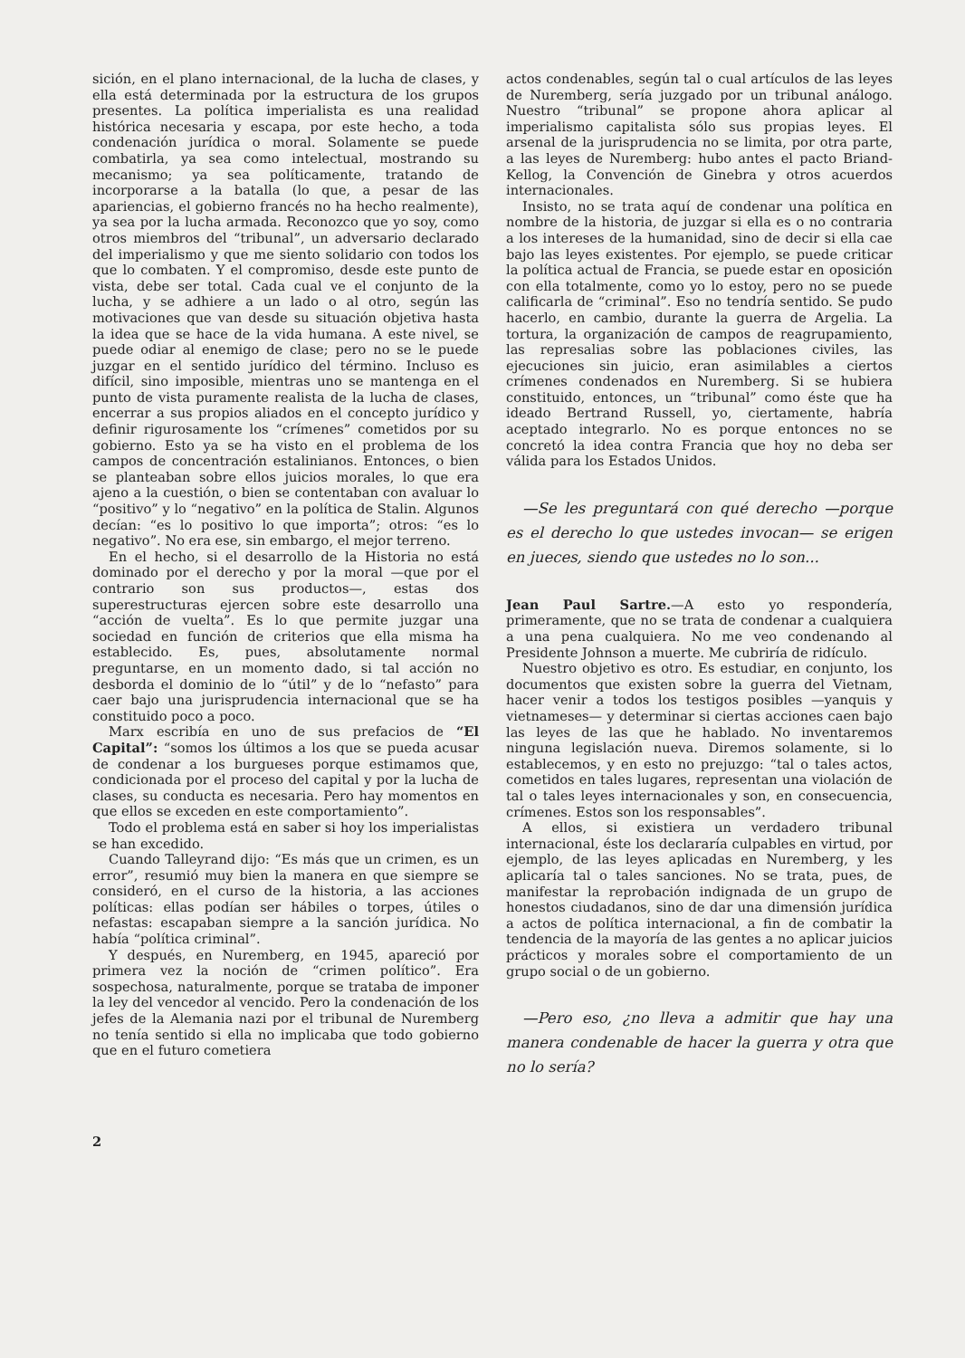sición, en el plano internacional, de la lucha de clases, y ella está determinada por la estructura de los grupos presentes. La política imperialista es una realidad histórica necesaria y escapa, por este hecho, a toda condenación jurídica o moral. Solamente se puede combatirla, ya sea como intelectual, mostrando su mecanismo; ya sea políticamente, tratando de incorporarse a la batalla (lo que, a pesar de las apariencias, el gobierno francés no ha hecho realmente), ya sea por la lucha armada. Reconozco que yo soy, como otros miembros del “tribunal”, un adversario declarado del imperialismo y que me siento solidario con todos los que lo combaten. Y el compromiso, desde este punto de vista, debe ser total. Cada cual ve el conjunto de la lucha, y se adhiere a un lado o al otro, según las motivaciones que van desde su situación objetiva hasta la idea que se hace de la vida humana. A este nivel, se puede odiar al enemigo de clase; pero no se le puede juzgar en el sentido jurídico del término. Incluso es difícil, sino imposible, mientras uno se mantenga en el punto de vista puramente realista de la lucha de clases, encerrar a sus propios aliados en el concepto jurídico y definir rigurosamente los “crímenes” cometidos por su gobierno. Esto ya se ha visto en el problema de los campos de concentración estalinianos. Entonces, o bien se planteaban sobre ellos juicios morales, lo que era ajeno a la cuestión, o bien se contentaban con avaluar lo “positivo” y lo “negativo” en la política de Stalin. Algunos decían: “es lo positivo lo que importa”; otros: “es lo negativo”. No era ese, sin embargo, el mejor terreno.
En el hecho, si el desarrollo de la Historia no está dominado por el derecho y por la moral —que por el contrario son sus productos—, estas dos superestructuras ejercen sobre este desarrollo una “acción de vuelta”. Es lo que permite juzgar una sociedad en función de criterios que ella misma ha establecido. Es, pues, absolutamente normal preguntarse, en un momento dado, si tal acción no desborda el dominio de lo “útil” y de lo “nefasto” para caer bajo una jurisprudencia internacional que se ha constituido poco a poco.
Marx escribía en uno de sus prefacios de “El Capital”: “somos los últimos a los que se pueda acusar de condenar a los burgueses porque estimamos que, condicionada por el proceso del capital y por la lucha de clases, su conducta es necesaria. Pero hay momentos en que ellos se exceden en este comportamiento”.
Todo el problema está en saber si hoy los imperialistas se han excedido.
Cuando Talleyrand dijo: “Es más que un crimen, es un error”, resumió muy bien la manera en que siempre se consideró, en el curso de la historia, a las acciones políticas: ellas podían ser hábiles o torpes, útiles o nefastas: escapaban siempre a la sanción jurídica. No había “política criminal”.
Y después, en Nuremberg, en 1945, apareció por primera vez la noción de “crimen político”. Era sospechosa, naturalmente, porque se trataba de imponer la ley del vencedor al vencido. Pero la condenación de los jefes de la Alemania nazi por el tribunal de Nuremberg no tenía sentido si ella no implicaba que todo gobierno que en el futuro cometiera
actos condenables, según tal o cual artículos de las leyes de Nuremberg, sería juzgado por un tribunal análogo. Nuestro “tribunal” se propone ahora aplicar al imperialismo capitalista sólo sus propias leyes. El arsenal de la jurisprudencia no se limita, por otra parte, a las leyes de Nuremberg: hubo antes el pacto Briand-Kellog, la Convención de Ginebra y otros acuerdos internacionales.
Insisto, no se trata aquí de condenar una política en nombre de la historia, de juzgar si ella es o no contraria a los intereses de la humanidad, sino de decir si ella cae bajo las leyes existentes. Por ejemplo, se puede criticar la política actual de Francia, se puede estar en oposición con ella totalmente, como yo lo estoy, pero no se puede calificarla de “criminal”. Eso no tendría sentido. Se pudo hacerlo, en cambio, durante la guerra de Argelia. La tortura, la organización de campos de reagrupamiento, las represalias sobre las poblaciones civiles, las ejecuciones sin juicio, eran asimilables a ciertos crímenes condenados en Nuremberg. Si se hubiera constituido, entonces, un “tribunal” como éste que ha ideado Bertrand Russell, yo, ciertamente, habría aceptado integrarlo. No es porque entonces no se concretó la idea contra Francia que hoy no deba ser válida para los Estados Unidos.
—Se les preguntará con qué derecho —porque es el derecho lo que ustedes invocan— se erigen en jueces, siendo que ustedes no lo son...
Jean Paul Sartre.—A esto yo respondería, primeramente, que no se trata de condenar a cualquiera a una pena cualquiera. No me veo condenando al Presidente Johnson a muerte. Me cubriría de ridículo.
Nuestro objetivo es otro. Es estudiar, en conjunto, los documentos que existen sobre la guerra del Vietnam, hacer venir a todos los testigos posibles —yanquis y vietnameses— y determinar si ciertas acciones caen bajo las leyes de las que he hablado. No inventaremos ninguna legislación nueva. Diremos solamente, si lo establecemos, y en esto no prejuzgo: “tal o tales actos, cometidos en tales lugares, representan una violación de tal o tales leyes internacionales y son, en consecuencia, crímenes. Estos son los responsables”.
A ellos, si existiera un verdadero tribunal internacional, éste los declararía culpables en virtud, por ejemplo, de las leyes aplicadas en Nuremberg, y les aplicaría tal o tales sanciones. No se trata, pues, de manifestar la reprobación indignada de un grupo de honestos ciudadanos, sino de dar una dimensión jurídica a actos de política internacional, a fin de combatir la tendencia de la mayoría de las gentes a no aplicar juicios prácticos y morales sobre el comportamiento de un grupo social o de un gobierno.
—Pero eso, ¿no lleva a admitir que hay una manera condenable de hacer la guerra y otra que no lo sería?
2